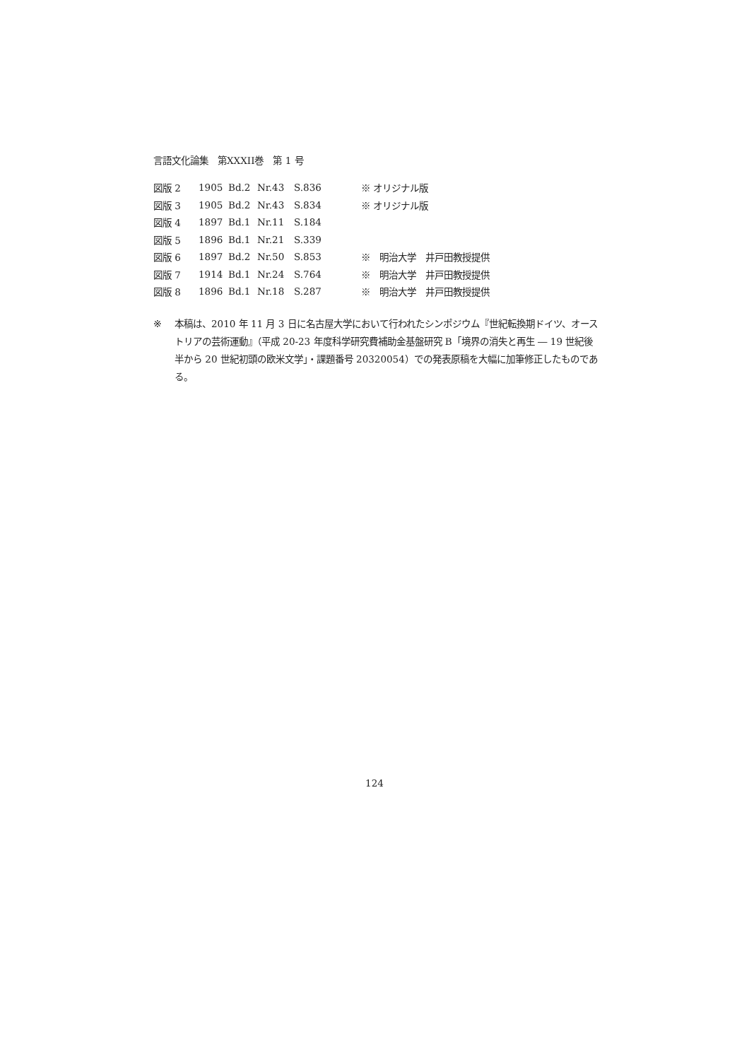言語文化論集　第XXXII巻　第 1 号
| 図版 2 | 1905 | Bd.2 | Nr.43 | S.836 | ※ オリジナル版 |
| 図版 3 | 1905 | Bd.2 | Nr.43 | S.834 | ※ オリジナル版 |
| 図版 4 | 1897 | Bd.1 | Nr.11 | S.184 | |
| 図版 5 | 1896 | Bd.1 | Nr.21 | S.339 | |
| 図版 6 | 1897 | Bd.2 | Nr.50 | S.853 | ※ 明治大学 井戸田教授提供 |
| 図版 7 | 1914 | Bd.1 | Nr.24 | S.764 | ※ 明治大学 井戸田教授提供 |
| 図版 8 | 1896 | Bd.1 | Nr.18 | S.287 | ※ 明治大学 井戸田教授提供 |
※ 本稿は、2010 年 11 月 3 日に名古屋大学において行われたシンポジウム『世紀転換期ドイツ、オーストリアの芸術運動』（平成 20-23 年度科学研究費補助金基盤研究 B「境界の消失と再生 ― 19 世紀後半から 20 世紀初頭の欧米文学」・課題番号 20320054）での発表原稿を大幅に加筆修正したものである。
124